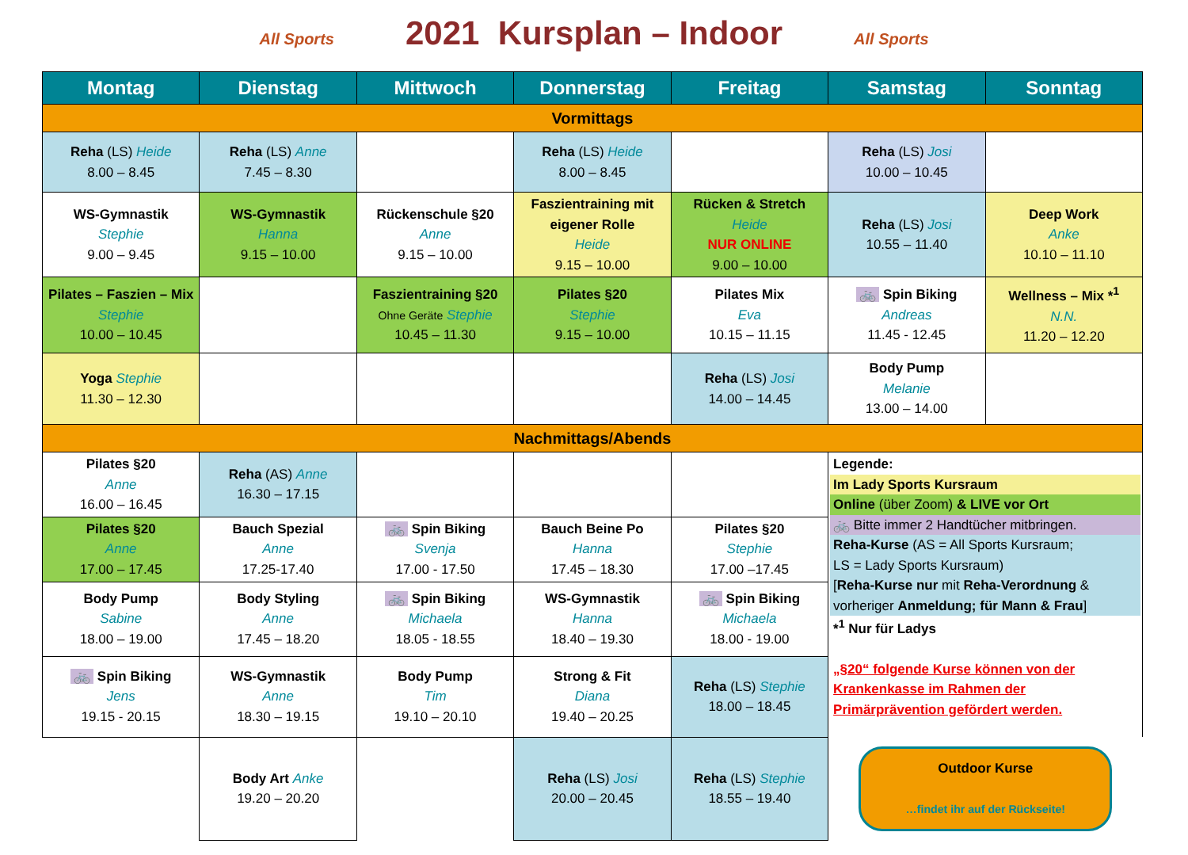All Sports 2021 Kursplan – Indoor All Sports
| Montag | Dienstag | Mittwoch | Donnerstag | Freitag | Samstag | Sonntag |
| --- | --- | --- | --- | --- | --- | --- |
| Vormittags | | | | | | |
| Reha (LS) Heide 8.00 – 8.45 | Reha (LS) Anne 7.45 – 8.30 | | Reha (LS) Heide 8.00 – 8.45 | | Reha (LS) Josi 10.00 – 10.45 | |
| WS-Gymnastik Stephie 9.00 – 9.45 | WS-Gymnastik Hanna 9.15 – 10.00 | Rückenschule §20 Anne 9.15 – 10.00 | Faszientraining mit eigener Rolle Heide 9.15 – 10.00 | Rücken & Stretch Heide NUR ONLINE 9.00 – 10.00 | Reha (LS) Josi 10.55 – 11.40 | Deep Work Anke 10.10 – 11.10 |
| Pilates – Faszien – Mix Stephie 10.00 – 10.45 | | Faszientraining §20 Ohne Geräte Stephie 10.45 – 11.30 | Pilates §20 Stephie 9.15 – 10.00 | Pilates Mix Eva 10.15 – 11.15 | 🚲 Spin Biking Andreas 11.45 - 12.45 | Wellness – Mix *<sup>1</sup> N.N. 11.20 – 12.20 |
| Yoga Stephie 11.30 – 12.30 | | | | Reha (LS) Josi 14.00 – 14.45 | Body Pump Melanie 13.00 – 14.00 | |
| Nachmittags/Abends | | | | | | |
| Pilates §20 Anne 16.00 – 16.45 | Reha (AS) Anne 16.30 – 17.15 | | | | Legende: Im Lady Sports Kursraum Online (über Zoom) & LIVE vor Ort 🚲 Bitte immer 2 Handtücher mitbringen. Reha-Kurse (AS = All Sports Kursraum; LS = Lady Sports Kursraum) [ Reha-Kurse nur mit Reha-Verordnung & vorheriger Anmeldung; für Mann & Frau ] *<sup>1</sup> Nur für Ladys „§20“ folgende Kurse können von der Krankenkasse im Rahmen der Primärprävention gefördert werden. | |
| Pilates §20 Anne 17.00 – 17.45 | Bauch Spezial Anne 17.25-17.40 | 🚲 Spin Biking Svenja 17.00 - 17.50 | Bauch Beine Po Hanna 17.45 – 18.30 | Pilates §20 Stephie 17.00 –17.45 | | |
| Body Pump Sabine 18.00 – 19.00 | Body Styling Anne 17.45 – 18.20 | 🚲 Spin Biking Michaela 18.05 - 18.55 | WS-Gymnastik Hanna 18.40 – 19.30 | 🚲 Spin Biking Michaela 18.00 - 19.00 | | |
| 🚲 Spin Biking Jens 19.15 - 20.15 | WS-Gymnastik Anne 18.30 – 19.15 | Body Pump Tim 19.10 – 20.10 | Strong & Fit Diana 19.40 – 20.25 | Reha (LS) Stephie 18.00 – 18.45 | | |
| | Body Art Anke 19.20 – 20.20 | | Reha (LS) Josi 20.00 – 20.45 | Reha (LS) Stephie 18.55 – 19.40 | Outdoor Kurse …findet ihr auf der Rückseite! | |